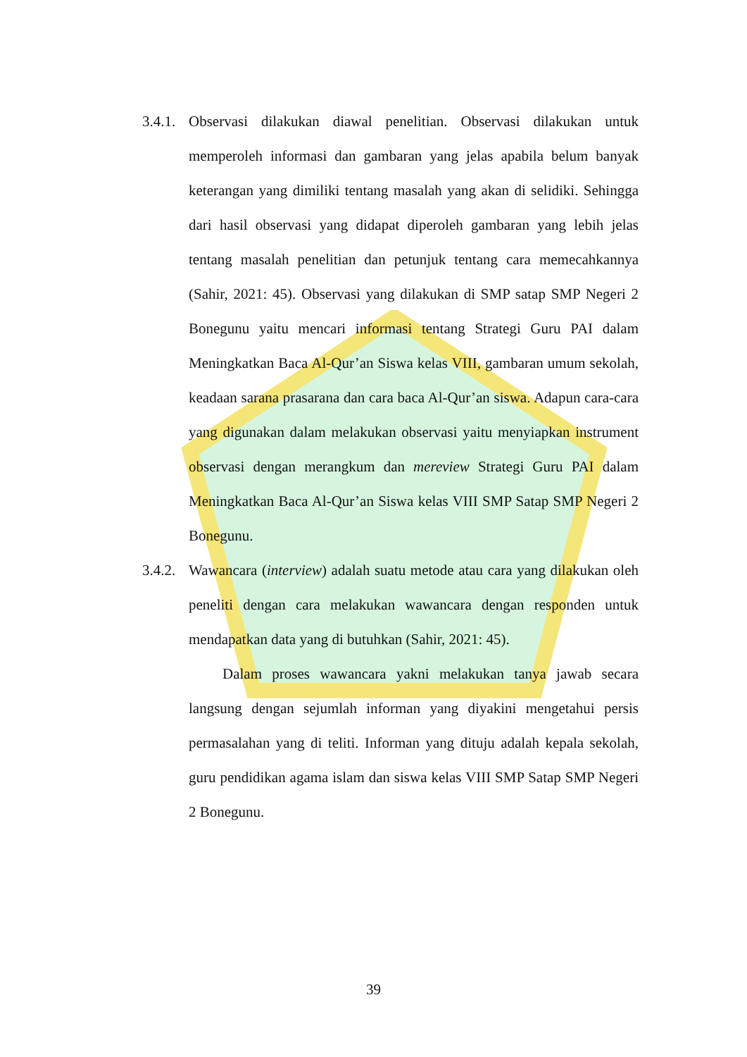3.4.1.
Observasi dilakukan diawal penelitian. Observasi dilakukan untuk memperoleh informasi dan gambaran yang jelas apabila belum banyak keterangan yang dimiliki tentang masalah yang akan di selidiki. Sehingga dari hasil observasi yang didapat diperoleh gambaran yang lebih jelas tentang masalah penelitian dan petunjuk tentang cara memecahkannya (Sahir, 2021: 45). Observasi yang dilakukan di SMP satap SMP Negeri 2 Bonegunu yaitu mencari informasi tentang Strategi Guru PAI dalam Meningkatkan Baca Al-Qur’an Siswa kelas VIII, gambaran umum sekolah, keadaan sarana prasarana dan cara baca Al-Qur’an siswa. Adapun cara-cara yang digunakan dalam melakukan observasi yaitu menyiapkan instrument observasi dengan merangkum dan mereview Strategi Guru PAI dalam Meningkatkan Baca Al-Qur’an Siswa kelas VIII SMP Satap SMP Negeri 2 Bonegunu.
3.4.2.
Wawancara (interview) adalah suatu metode atau cara yang dilakukan oleh peneliti dengan cara melakukan wawancara dengan responden untuk mendapatkan data yang di butuhkan (Sahir, 2021: 45).
Dalam proses wawancara yakni melakukan tanya jawab secara langsung dengan sejumlah informan yang diyakini mengetahui persis permasalahan yang di teliti. Informan yang dituju adalah kepala sekolah, guru pendidikan agama islam dan siswa kelas VIII SMP Satap SMP Negeri 2 Bonegunu.
39